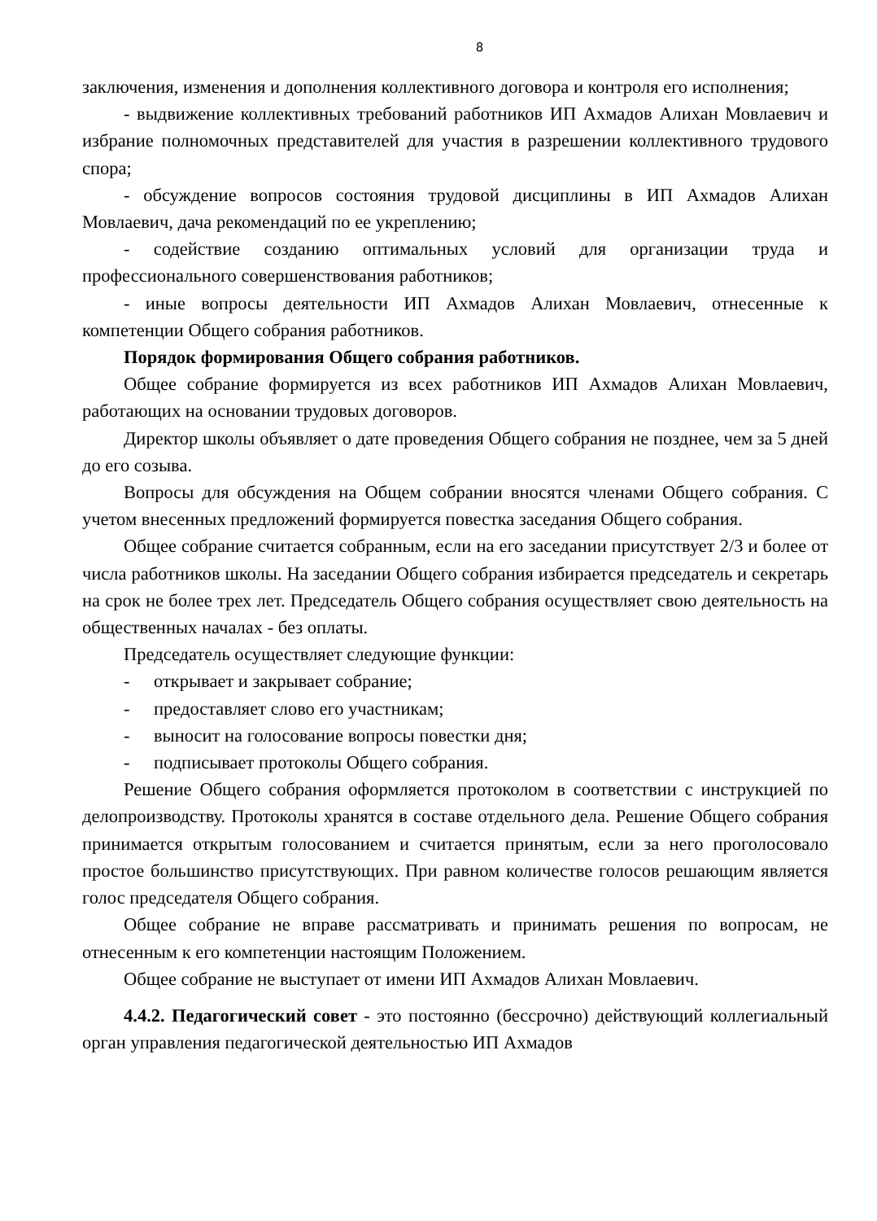8
заключения, изменения и дополнения коллективного договора и контроля его исполнения;
- выдвижение коллективных требований работников ИП Ахмадов Алихан Мовлаевич и избрание полномочных представителей для участия в разрешении коллективного трудового спора;
- обсуждение вопросов состояния трудовой дисциплины в ИП Ахмадов Алихан Мовлаевич, дача рекомендаций по ее укреплению;
- содействие созданию оптимальных условий для организации труда и профессионального совершенствования работников;
- иные вопросы деятельности ИП Ахмадов Алихан Мовлаевич, отнесенные к компетенции Общего собрания работников.
Порядок формирования Общего собрания работников.
Общее собрание формируется из всех работников ИП Ахмадов Алихан Мовлаевич, работающих на основании трудовых договоров.
Директор школы объявляет о дате проведения Общего собрания не позднее, чем за 5 дней до его созыва.
Вопросы для обсуждения на Общем собрании вносятся членами Общего собрания. С учетом внесенных предложений формируется повестка заседания Общего собрания.
Общее собрание считается собранным, если на его заседании присутствует 2/3 и более от числа работников школы. На заседании Общего собрания избирается председатель и секретарь на срок не более трех лет. Председатель Общего собрания осуществляет свою деятельность на общественных началах - без оплаты.
Председатель осуществляет следующие функции:
- открывает и закрывает собрание;
- предоставляет слово его участникам;
- выносит на голосование вопросы повестки дня;
- подписывает протоколы Общего собрания.
Решение Общего собрания оформляется протоколом в соответствии с инструкцией по делопроизводству. Протоколы хранятся в составе отдельного дела. Решение Общего собрания принимается открытым голосованием и считается принятым, если за него проголосовало простое большинство присутствующих. При равном количестве голосов решающим является голос председателя Общего собрания.
Общее собрание не вправе рассматривать и принимать решения по вопросам, не отнесенным к его компетенции настоящим Положением.
Общее собрание не выступает от имени ИП Ахмадов Алихан Мовлаевич.
4.4.2. Педагогический совет - это постоянно (бессрочно) действующий коллегиальный орган управления педагогической деятельностью ИП Ахмадов